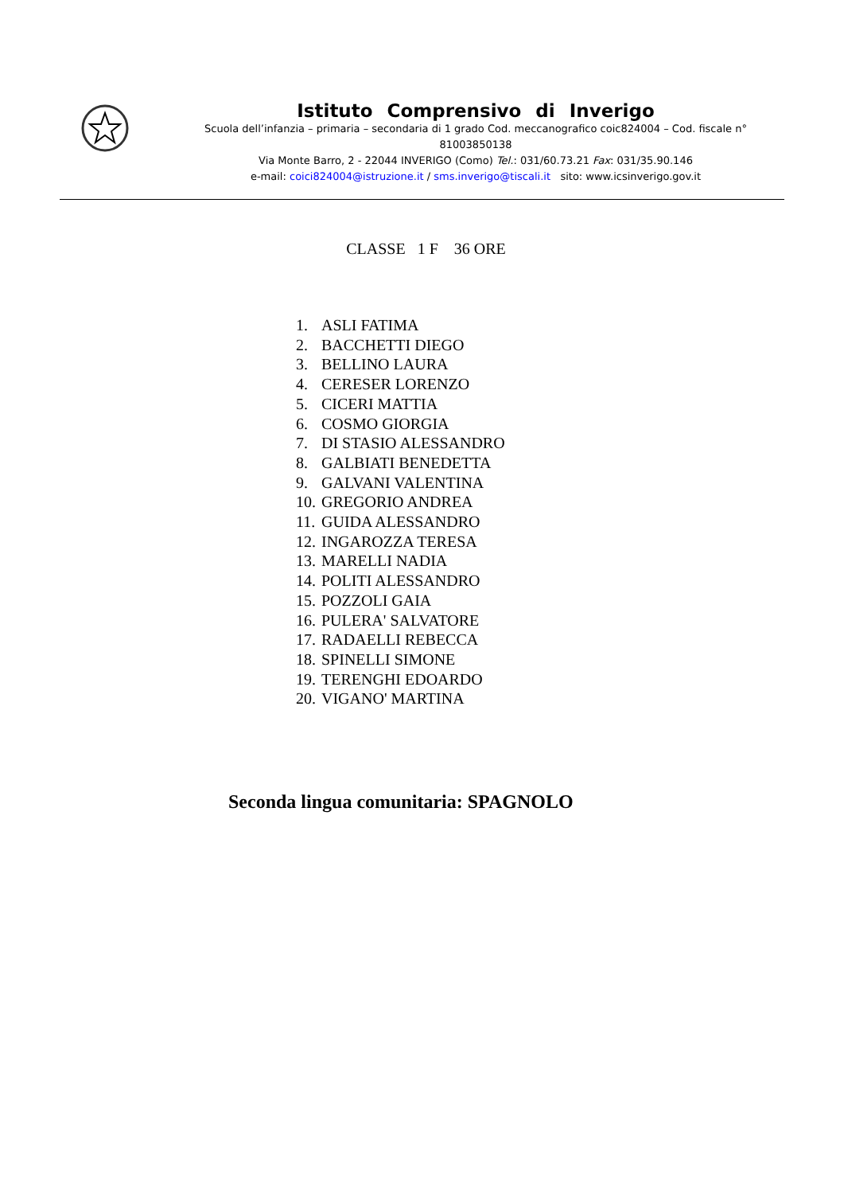Istituto Comprensivo di Inverigo
Scuola dell’infanzia – primaria – secondaria di 1 grado Cod. meccanografico coic824004 – Cod. fiscale n° 81003850138
Via Monte Barro, 2 - 22044 INVERIGO (Como) Tel.: 031/60.73.21 Fax: 031/35.90.146
e-mail: coici824004@istruzione.it / sms.inverigo@tiscali.it sito: www.icsinverigo.gov.it
CLASSE 1 F 36 ORE
1. ASLI FATIMA
2. BACCHETTI DIEGO
3. BELLINO LAURA
4. CERESER LORENZO
5. CICERI MATTIA
6. COSMO GIORGIA
7. DI STASIO ALESSANDRO
8. GALBIATI BENEDETTA
9. GALVANI VALENTINA
10. GREGORIO ANDREA
11. GUIDA ALESSANDRO
12. INGAROZZA TERESA
13. MARELLI NADIA
14. POLITI ALESSANDRO
15. POZZOLI GAIA
16. PULERA' SALVATORE
17. RADAELLI REBECCA
18. SPINELLI SIMONE
19. TERENGHI EDOARDO
20. VIGANO' MARTINA
Seconda lingua comunitaria: SPAGNOLO